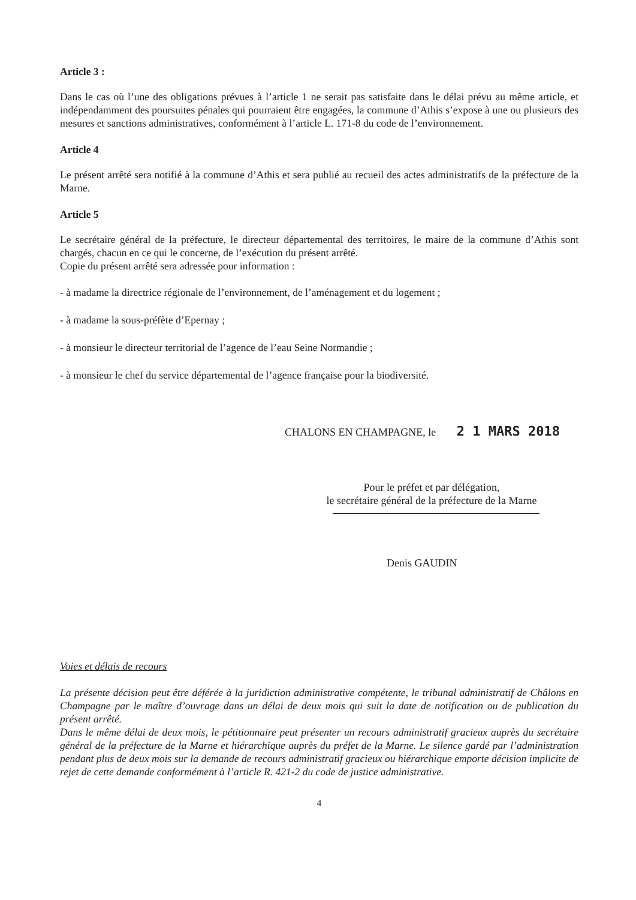Article 3 :
Dans le cas où l’une des obligations prévues à l’article 1 ne serait pas satisfaite dans le délai prévu au même article, et indépendamment des poursuites pénales qui pourraient être engagées, la commune d’Athis s’expose à une ou plusieurs des mesures et sanctions administratives, conformément à l’article L. 171-8 du code de l’environnement.
Article 4
Le présent arrêté sera notifié à la commune d’Athis et sera publié au recueil des actes administratifs de la préfecture de la Marne.
Article 5
Le secrétaire général de la préfecture, le directeur départemental des territoires, le maire de la commune d’Athis sont chargés, chacun en ce qui le concerne, de l’exécution du présent arrêté.
Copie du présent arrêté sera adressée pour information :
- à madame la directrice régionale de l’environnement, de l’aménagement et du logement ;
- à madame la sous-préfète d’Epernay ;
- à monsieur le directeur territorial de l’agence de l’eau Seine Normandie ;
- à monsieur le chef du service départemental de l’agence française pour la biodiversité.
CHALONS EN CHAMPAGNE, le 2 1 MARS 2018
Pour le préfet et par délégation,
le secrétaire général de la préfecture de la Marne
Denis GAUDIN
Voies et délais de recours
La présente décision peut être déférée à la juridiction administrative compétente, le tribunal administratif de Châlons en Champagne par le maître d’ouvrage dans un délai de deux mois qui suit la date de notification ou de publication du présent arrêté.
Dans le même délai de deux mois, le pétitionnaire peut présenter un recours administratif gracieux auprès du secrétaire général de la préfecture de la Marne et hiérarchique auprès du préfet de la Marne. Le silence gardé par l’administration pendant plus de deux mois sur la demande de recours administratif gracieux ou hiérarchique emporte décision implicite de rejet de cette demande conformément à l’article R. 421-2 du code de justice administrative.
4